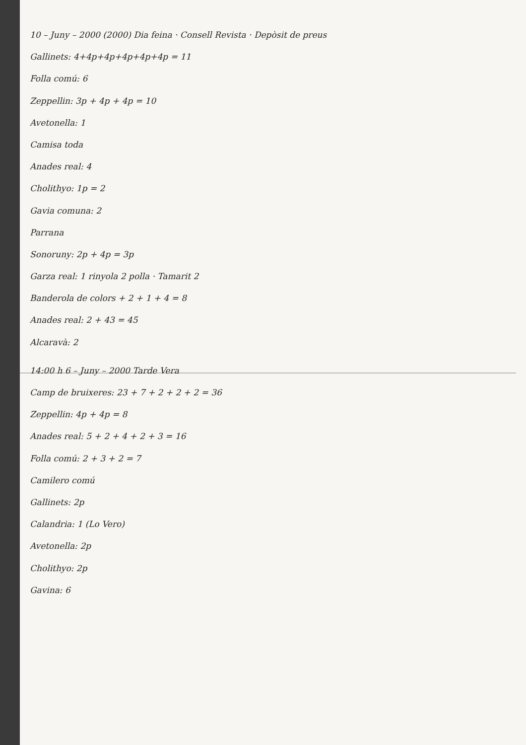10 – Juny – 2000 (2000) Dia feina · Consell Revista · Depòsit de preus
Gallinets: 4+4p+4p+4p+4p+4p = 11
Folla comú: 6
Zeppellin: 3p + 4p + 4p = 10
Avetonella: 1
Camisa toda
Anades real: 4
Cholithyo: 1p = 2
Gavia comuna: 2
Parrana
Sonoruny: 2p + 4p = 3p
Garza real: 1 rinyola 2 polla · Tamarit 2
Banderola de colors + 2 + 1 + 4 = 8
Anades real: 2 + 43 = 45
Alcaravà: 2
14:00 h 6 – Juny – 2000 Tarde Vera
Camp de bruixeres: 23 + 7 + 2 + 2 + 2 = 36
Zeppellin: 4p + 4p = 8
Anades real: 5 + 2 + 4 + 2 + 3 = 16
Folla comú: 2 + 3 + 2 = 7
Camilero comú
Gallinets: 2p
Calandria: 1 (Lo Vero)
Avetonella: 2p
Cholithyo: 2p
Gavina: 6